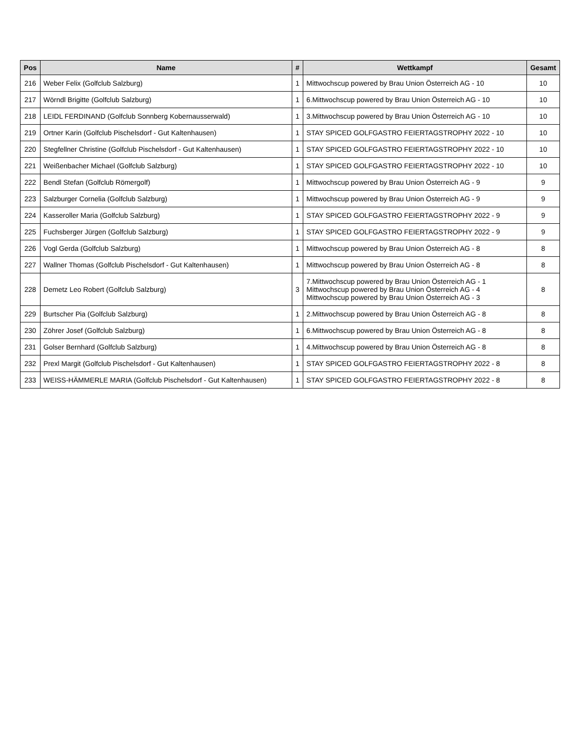| Pos | Name | # | Wettkampf | Gesamt |
| --- | --- | --- | --- | --- |
| 216 | Weber Felix (Golfclub Salzburg) | 1 | Mittwochscup powered by Brau Union Österreich AG - 10 | 10 |
| 217 | Wörndl Brigitte (Golfclub Salzburg) | 1 | 6.Mittwochscup powered by Brau Union Österreich AG - 10 | 10 |
| 218 | LEIDL FERDINAND (Golfclub Sonnberg Kobernausserwald) | 1 | 3.Mittwochscup powered by Brau Union Österreich AG - 10 | 10 |
| 219 | Ortner Karin (Golfclub Pischelsdorf - Gut Kaltenhausen) | 1 | STAY SPICED GOLFGASTRO FEIERTAGSTROPHY 2022 - 10 | 10 |
| 220 | Stegfellner Christine (Golfclub Pischelsdorf - Gut Kaltenhausen) | 1 | STAY SPICED GOLFGASTRO FEIERTAGSTROPHY 2022 - 10 | 10 |
| 221 | Weißenbacher Michael (Golfclub Salzburg) | 1 | STAY SPICED GOLFGASTRO FEIERTAGSTROPHY 2022 - 10 | 10 |
| 222 | Bendl Stefan (Golfclub Römergolf) | 1 | Mittwochscup powered by Brau Union Österreich AG - 9 | 9 |
| 223 | Salzburger Cornelia (Golfclub Salzburg) | 1 | Mittwochscup powered by Brau Union Österreich AG - 9 | 9 |
| 224 | Kasseroller Maria (Golfclub Salzburg) | 1 | STAY SPICED GOLFGASTRO FEIERTAGSTROPHY 2022 - 9 | 9 |
| 225 | Fuchsberger Jürgen (Golfclub Salzburg) | 1 | STAY SPICED GOLFGASTRO FEIERTAGSTROPHY 2022 - 9 | 9 |
| 226 | Vogl Gerda (Golfclub Salzburg) | 1 | Mittwochscup powered by Brau Union Österreich AG - 8 | 8 |
| 227 | Wallner Thomas (Golfclub Pischelsdorf - Gut Kaltenhausen) | 1 | Mittwochscup powered by Brau Union Österreich AG - 8 | 8 |
| 228 | Demetz Leo Robert (Golfclub Salzburg) | 3 | 7.Mittwochscup powered by Brau Union Österreich AG - 1 Mittwochscup powered by Brau Union Österreich AG - 4 Mittwochscup powered by Brau Union Österreich AG - 3 | 8 |
| 229 | Burtscher Pia (Golfclub Salzburg) | 1 | 2.Mittwochscup powered by Brau Union Österreich AG - 8 | 8 |
| 230 | Zöhrer Josef (Golfclub Salzburg) | 1 | 6.Mittwochscup powered by Brau Union Österreich AG - 8 | 8 |
| 231 | Golser Bernhard (Golfclub Salzburg) | 1 | 4.Mittwochscup powered by Brau Union Österreich AG - 8 | 8 |
| 232 | Prexl Margit (Golfclub Pischelsdorf - Gut Kaltenhausen) | 1 | STAY SPICED GOLFGASTRO FEIERTAGSTROPHY 2022 - 8 | 8 |
| 233 | WEISS-HÄMMERLE MARIA (Golfclub Pischelsdorf - Gut Kaltenhausen) | 1 | STAY SPICED GOLFGASTRO FEIERTAGSTROPHY 2022 - 8 | 8 |